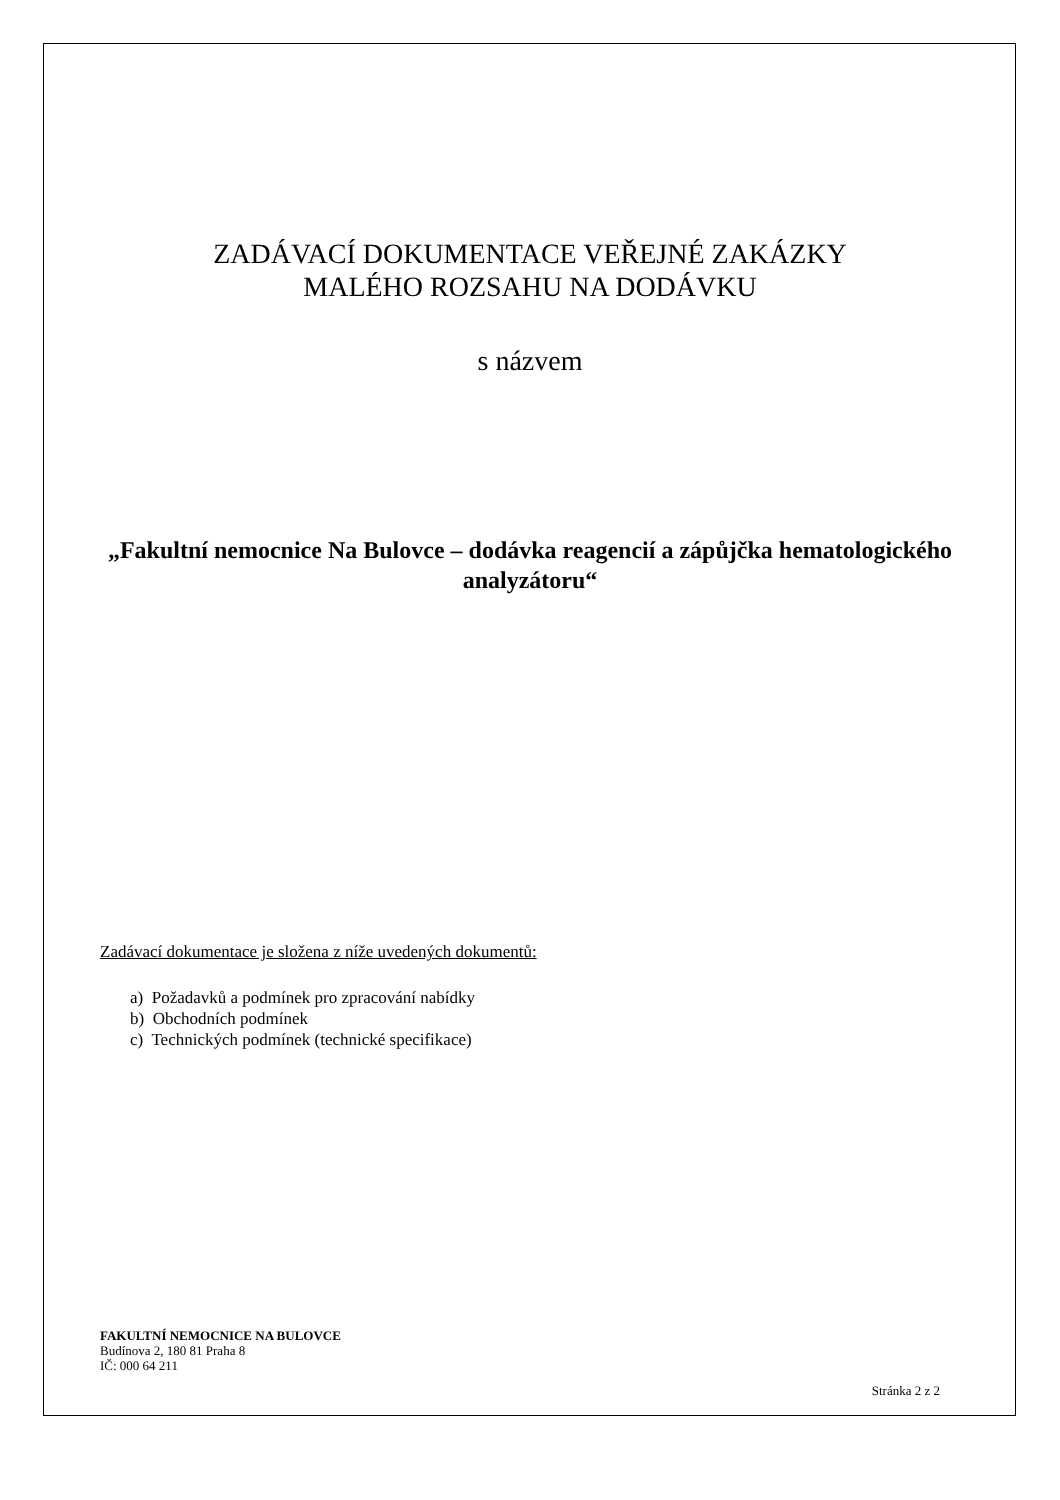ZADÁVACÍ DOKUMENTACE VEŘEJNÉ ZAKÁZKY
MALÉHO ROZSAHU NA DODÁVKU
s názvem
„Fakultní nemocnice Na Bulovce – dodávka reagencií a zápůjčka hematologického analyzátoru“
Zadávací dokumentace je složena z níže uvedených dokumentů:
a) Požadavků a podmínek pro zpracování nabídky
b) Obchodních podmínek
c) Technických podmínek (technické specifikace)
FAKULTNÍ NEMOCNICE NA BULOVCE
Budínova 2, 180 81 Praha 8
IČ: 000 64 211
Stránka 2 z 2